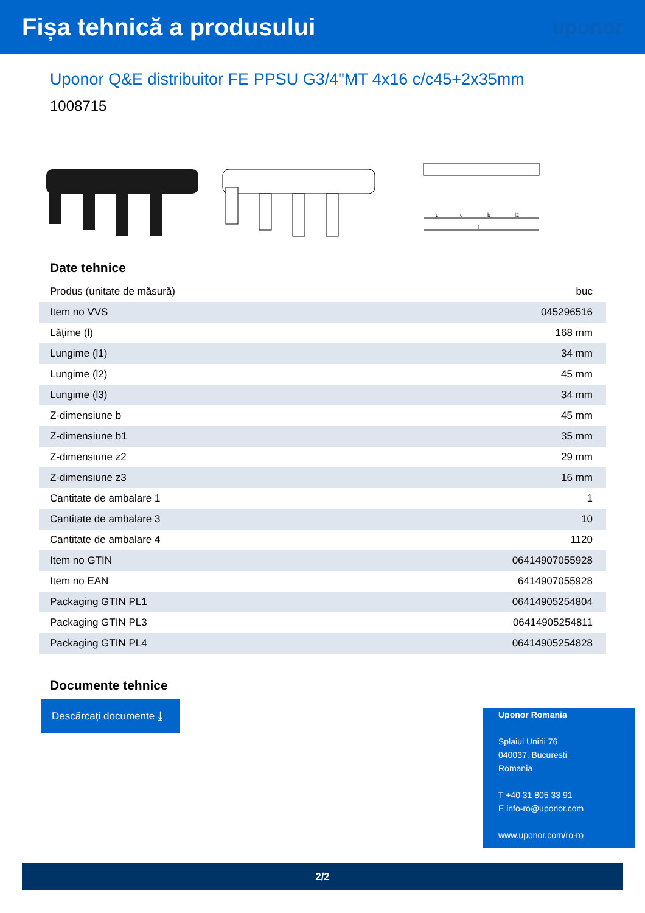Fișa tehnică a produsului
uponor
Uponor Q&E distribuitor FE PPSU G3/4"MT 4x16 c/c45+2x35mm
1008715
c
c
b
l2
l
Date tehnice
| Produs (unitate de măsură) | buc |
| Item no VVS | 045296516 |
| Lățime (l) | 168 mm |
| Lungime (l1) | 34 mm |
| Lungime (l2) | 45 mm |
| Lungime (l3) | 34 mm |
| Z-dimensiune b | 45 mm |
| Z-dimensiune b1 | 35 mm |
| Z-dimensiune z2 | 29 mm |
| Z-dimensiune z3 | 16 mm |
| Cantitate de ambalare 1 | 1 |
| Cantitate de ambalare 3 | 10 |
| Cantitate de ambalare 4 | 1120 |
| Item no GTIN | 06414907055928 |
| Item no EAN | 6414907055928 |
| Packaging GTIN PL1 | 06414905254804 |
| Packaging GTIN PL3 | 06414905254811 |
| Packaging GTIN PL4 | 06414905254828 |
Documente tehnice
Descărcați documente ⤓
Uponor Romania
Splaiul Unirii 76
040037, Bucuresti
Romania
T +40 31 805 33 91
E info-ro@uponor.com
www.uponor.com/ro-ro
2/2